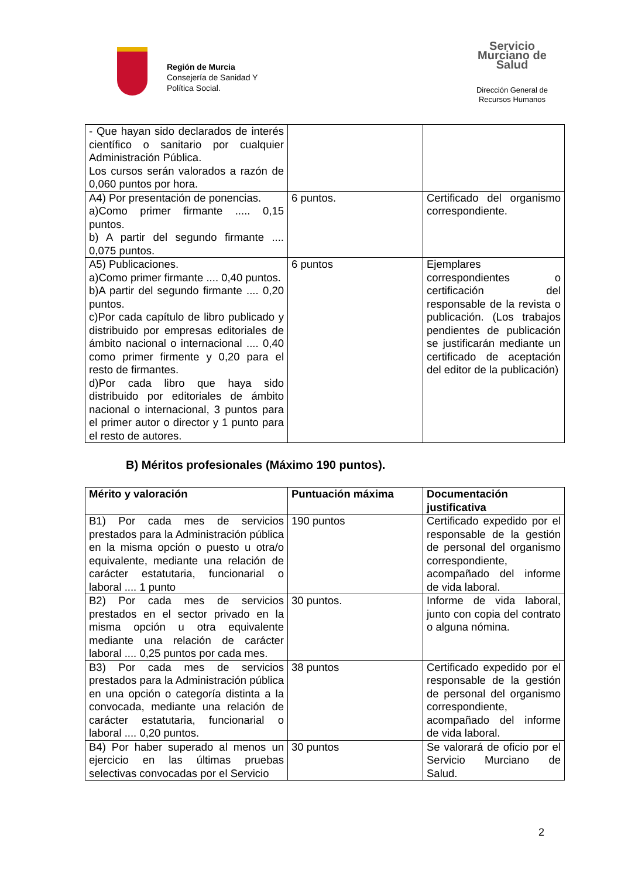Región de Murcia
Consejería de Sanidad Y
Política Social.
Servicio Murciano de Salud
Dirección General de
Recursos Humanos
| - Que hayan sido declarados de interés científico o sanitario por cualquier Administración Pública. Los cursos serán valorados a razón de 0,060 puntos por hora. | | |
| A4) Por presentación de ponencias. a)Como primer firmante ..... 0,15 puntos. b) A partir del segundo firmante .... 0,075 puntos. | 6 puntos. | Certificado del organismo correspondiente. |
| A5) Publicaciones. a)Como primer firmante .... 0,40 puntos. b)A partir del segundo firmante .... 0,20 puntos. c)Por cada capítulo de libro publicado y distribuido por empresas editoriales de ámbito nacional o internacional .... 0,40 como primer firmente y 0,20 para el resto de firmantes. d)Por cada libro que haya sido distribuido por editoriales de ámbito nacional o internacional, 3 puntos para el primer autor o director y 1 punto para el resto de autores. | 6 puntos | Ejemplares correspondientes o certificación del responsable de la revista o publicación. (Los trabajos pendientes de publicación se justificarán mediante un certificado de aceptación del editor de la publicación) |
B) Méritos profesionales (Máximo 190 puntos).
| Mérito y valoración | Puntuación máxima | Documentación justificativa |
| --- | --- | --- |
| B1) Por cada mes de servicios prestados para la Administración pública en la misma opción o puesto u otra/o equivalente, mediante una relación de carácter estatutaria, funcionarial o laboral .... 1 punto | 190 puntos | Certificado expedido por el responsable de la gestión de personal del organismo correspondiente, acompañado del informe de vida laboral. |
| B2) Por cada mes de servicios prestados en el sector privado en la misma opción u otra equivalente mediante una relación de carácter laboral .... 0,25 puntos por cada mes. | 30 puntos. | Informe de vida laboral, junto con copia del contrato o alguna nómina. |
| B3) Por cada mes de servicios prestados para la Administración pública en una opción o categoría distinta a la convocada, mediante una relación de carácter estatutaria, funcionarial o laboral .... 0,20 puntos. | 38 puntos | Certificado expedido por el responsable de la gestión de personal del organismo correspondiente, acompañado del informe de vida laboral. |
| B4) Por haber superado al menos un ejercicio en las últimas pruebas selectivas convocadas por el Servicio | 30 puntos | Se valorará de oficio por el Servicio Murciano de Salud. |
2